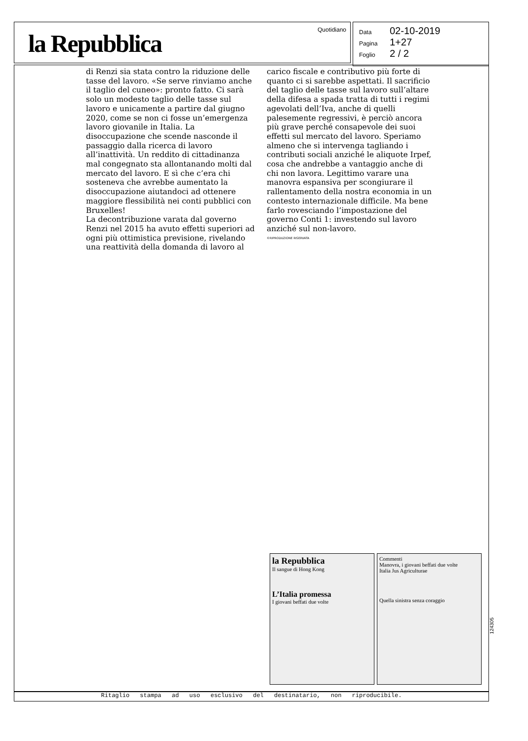la Repubblica Quotidiano
Data 02-10-2019
Pagina 1+27
Foglio 2 / 2
di Renzi sia stata contro la riduzione delle tasse del lavoro. «Se serve rinviamo anche il taglio del cuneo»: pronto fatto. Ci sarà solo un modesto taglio delle tasse sul lavoro e unicamente a partire dal giugno 2020, come se non ci fosse un’emergenza lavoro giovanile in Italia. La disoccupazione che scende nasconde il passaggio dalla ricerca di lavoro all’inattività. Un reddito di cittadinanza mal congegnato sta allontanando molti dal mercato del lavoro. E sì che c’era chi sosteneva che avrebbe aumentato la disoccupazione aiutandoci ad ottenere maggiore flessibilità nei conti pubblici con Bruxelles!
La decontribuzione varata dal governo Renzi nel 2015 ha avuto effetti superiori ad ogni più ottimistica previsione, rivelando una reattività della domanda di lavoro al
carico fiscale e contributivo più forte di quanto ci si sarebbe aspettati. Il sacrificio del taglio delle tasse sul lavoro sull’altare della difesa a spada tratta di tutti i regimi agevolati dell’Iva, anche di quelli palesemente regressivi, è perciò ancora più grave perché consapevole dei suoi effetti sul mercato del lavoro. Speriamo almeno che si intervenga tagliando i contributi sociali anziché le aliquote Irpef, cosa che andrebbe a vantaggio anche di chi non lavora. Legittimo varare una manovra espansiva per scongiurare il rallentamento della nostra economia in un contesto internazionale difficile. Ma bene farlo rovesciando l’impostazione del governo Conti 1: investendo sul lavoro anziché sul non-lavoro.
©RIPRODUZIONE RISERVATA
la Repubblica
Il sangue di Hong Kong
L’Italia promessa
I giovani beffati due volte
Commenti
Manovra, i giovani beffati due volte
Italia Jus Agriculturae
Quella sinistra senza coraggio
124305
Ritaglio stampa ad uso esclusivo del destinatario, non riproducibile.